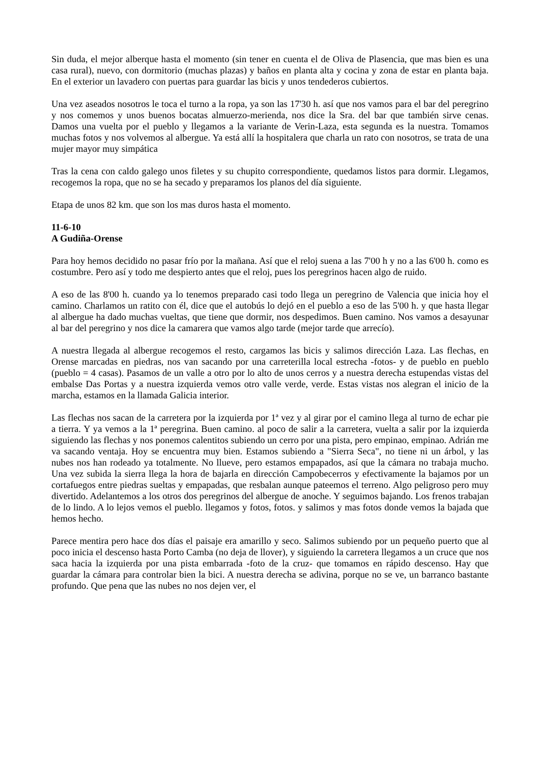Sin duda, el mejor alberque hasta el momento (sin tener en cuenta el de Oliva de Plasencia, que mas bien es una casa rural), nuevo, con dormitorio (muchas plazas) y baños en planta alta y cocina y zona de estar en planta baja. En el exterior un lavadero con puertas para guardar las bicis y unos tendederos cubiertos.
Una vez aseados nosotros le toca el turno a la ropa, ya son las 17'30 h. así que nos vamos para el bar del peregrino y nos comemos y unos buenos bocatas almuerzo-merienda, nos dice la Sra. del bar que también sirve cenas. Damos una vuelta por el pueblo y llegamos a la variante de Verin-Laza, esta segunda es la nuestra. Tomamos muchas fotos y nos volvemos al albergue. Ya está allí la hospitalera que charla un rato con nosotros, se trata de una mujer mayor muy simpática
Tras la cena con caldo galego unos filetes y su chupito correspondiente, quedamos listos para dormir. Llegamos, recogemos la ropa, que no se ha secado y preparamos los planos del día siguiente.
Etapa de unos 82 km. que son los mas duros hasta el momento.
11-6-10
A Gudiña-Orense
Para hoy hemos decidido no pasar frío por la mañana. Así que el reloj suena a las 7'00 h y no a las 6'00 h. como es costumbre. Pero así y todo me despierto antes que el reloj, pues los peregrinos hacen algo de ruido.
A eso de las 8'00 h. cuando ya lo tenemos preparado casi todo llega un peregrino de Valencia que inicia hoy el camino. Charlamos un ratito con él, dice que el autobús lo dejó en el pueblo a eso de las 5'00 h. y que hasta llegar al albergue ha dado muchas vueltas, que tiene que dormir, nos despedimos. Buen camino. Nos vamos a desayunar al bar del peregrino y nos dice la camarera que vamos algo tarde (mejor tarde que arrecío).
A nuestra llegada al albergue recogemos el resto, cargamos las bicis y salimos dirección Laza. Las flechas, en Orense marcadas en piedras, nos van sacando por una carreterilla local estrecha -fotos- y de pueblo en pueblo (pueblo = 4 casas). Pasamos de un valle a otro por lo alto de unos cerros y a nuestra derecha estupendas vistas del embalse Das Portas y a nuestra izquierda vemos otro valle verde, verde. Estas vistas nos alegran el inicio de la marcha, estamos en la llamada Galicia interior.
Las flechas nos sacan de la carretera por la izquierda por 1ª vez y al girar por el camino llega al turno de echar pie a tierra. Y ya vemos a la 1ª peregrina. Buen camino. al poco de salir a la carretera, vuelta a salir por la izquierda siguiendo las flechas y nos ponemos calentitos subiendo un cerro por una pista, pero empinao, empinao. Adrián me va sacando ventaja. Hoy se encuentra muy bien. Estamos subiendo a "Sierra Seca", no tiene ni un árbol, y las nubes nos han rodeado ya totalmente. No llueve, pero estamos empapados, así que la cámara no trabaja mucho. Una vez subida la sierra llega la hora de bajarla en dirección Campobecerros y efectivamente la bajamos por un cortafuegos entre piedras sueltas y empapadas, que resbalan aunque pateemos el terreno. Algo peligroso pero muy divertido. Adelantemos a los otros dos peregrinos del albergue de anoche. Y seguimos bajando. Los frenos trabajan de lo lindo. A lo lejos vemos el pueblo. llegamos y fotos, fotos. y salimos y mas fotos donde vemos la bajada que hemos hecho.
Parece mentira pero hace dos días el paisaje era amarillo y seco. Salimos subiendo por un pequeño puerto que al poco inicia el descenso hasta Porto Camba (no deja de llover), y siguiendo la carretera llegamos a un cruce que nos saca hacia la izquierda por una pista embarrada -foto de la cruz- que tomamos en rápido descenso. Hay que guardar la cámara para controlar bien la bici. A nuestra derecha se adivina, porque no se ve, un barranco bastante profundo. Que pena que las nubes no nos dejen ver, el